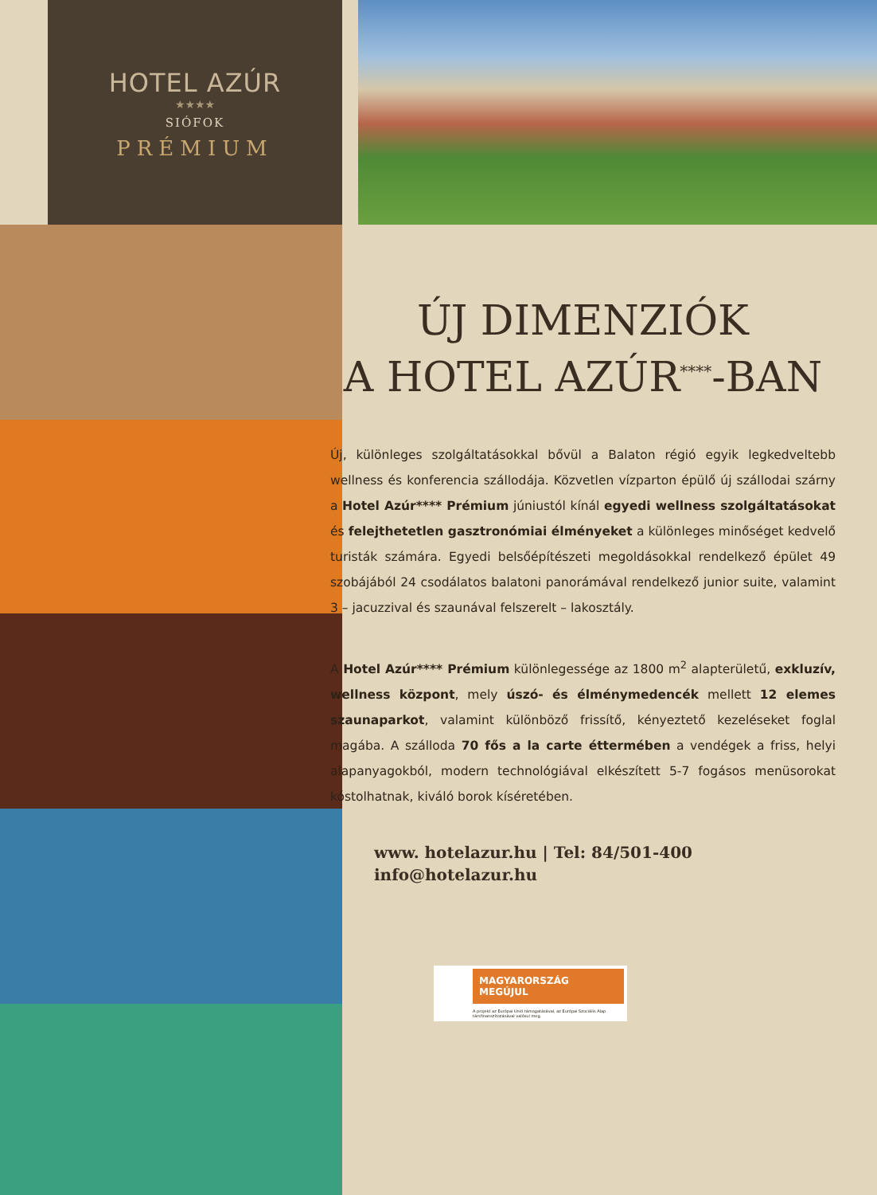HOTEL AZÚR
★★★★
SIÓFOK
PRÉMIUM
ÚJ DIMENZIÓK
A HOTEL AZÚR<sup>****</sup>-BAN
Új, különleges szolgáltatásokkal bővül a Balaton régió egyik legkedveltebb wellness és konferencia szállodája. Közvetlen vízparton épülő új szállodai szárny a Hotel Azúr**** Prémium júniustól kínál egyedi wellness szolgáltatásokat és felejthetetlen gasztronómiai élményeket a különleges minőséget kedvelő turisták számára. Egyedi belsőépítészeti megoldásokkal rendelkező épület 49 szobájából 24 csodálatos balatoni panorámával rendelkező junior suite, valamint 3 – jacuzzival és szaunával felszerelt – lakosztály.
A Hotel Azúr**** Prémium különlegessége az 1800 m<sup>2</sup> alapterületű, exkluzív, wellness központ, mely úszó- és élménymedencék mellett 12 elemes szaunaparkot, valamint különböző frissítő, kényeztető kezeléseket foglal magába. A szálloda 70 fős a la carte éttermében a vendégek a friss, helyi alapanyagokból, modern technológiával elkészített 5-7 fogásos menüsorokat kóstolhatnak, kiváló borok kíséretében.
www. hotelazur.hu | Tel: 84/501-400
info@hotelazur.hu
MAGYARORSZÁG MEGÚJUL
A projekt az Európai Unió támogatásával, az Európai Szociális Alap társfinanszírozásával valósul meg.